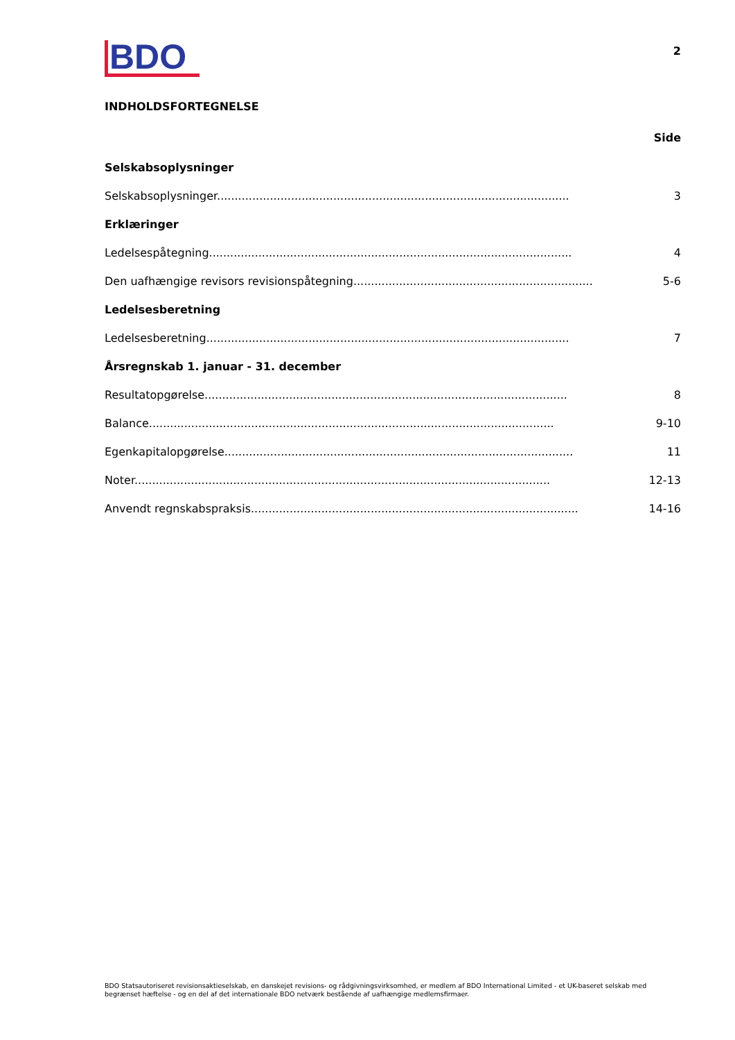BDO
2
INDHOLDSFORTEGNELSE
Side
Selskabsoplysninger
Selskabsoplysninger.................................................................................................... 3
Erklæringer
Ledelsespåtegning....................................................................................................... 4
Den uafhængige revisors revisionspåtegning...................................................................... 5-6
Ledelsesberetning
Ledelsesberetning....................................................................................................... 7
Årsregnskab 1. januar - 31. december
Resultatopgørelse....................................................................................................... 8
Balance................................................................................................................... 9-10
Egenkapitalopgørelse................................................................................................... 11
Noter...................................................................................................................... 12-13
Anvendt regnskabspraksis............................................................................................. 14-16
BDO Statsautoriseret revisionsaktieselskab, en danskejet revisions- og rådgivningsvirksomhed, er medlem af BDO International Limited - et UK-baseret selskab med begrænset hæftelse - og en del af det internationale BDO netværk bestående af uafhængige medlemsfirmaer.